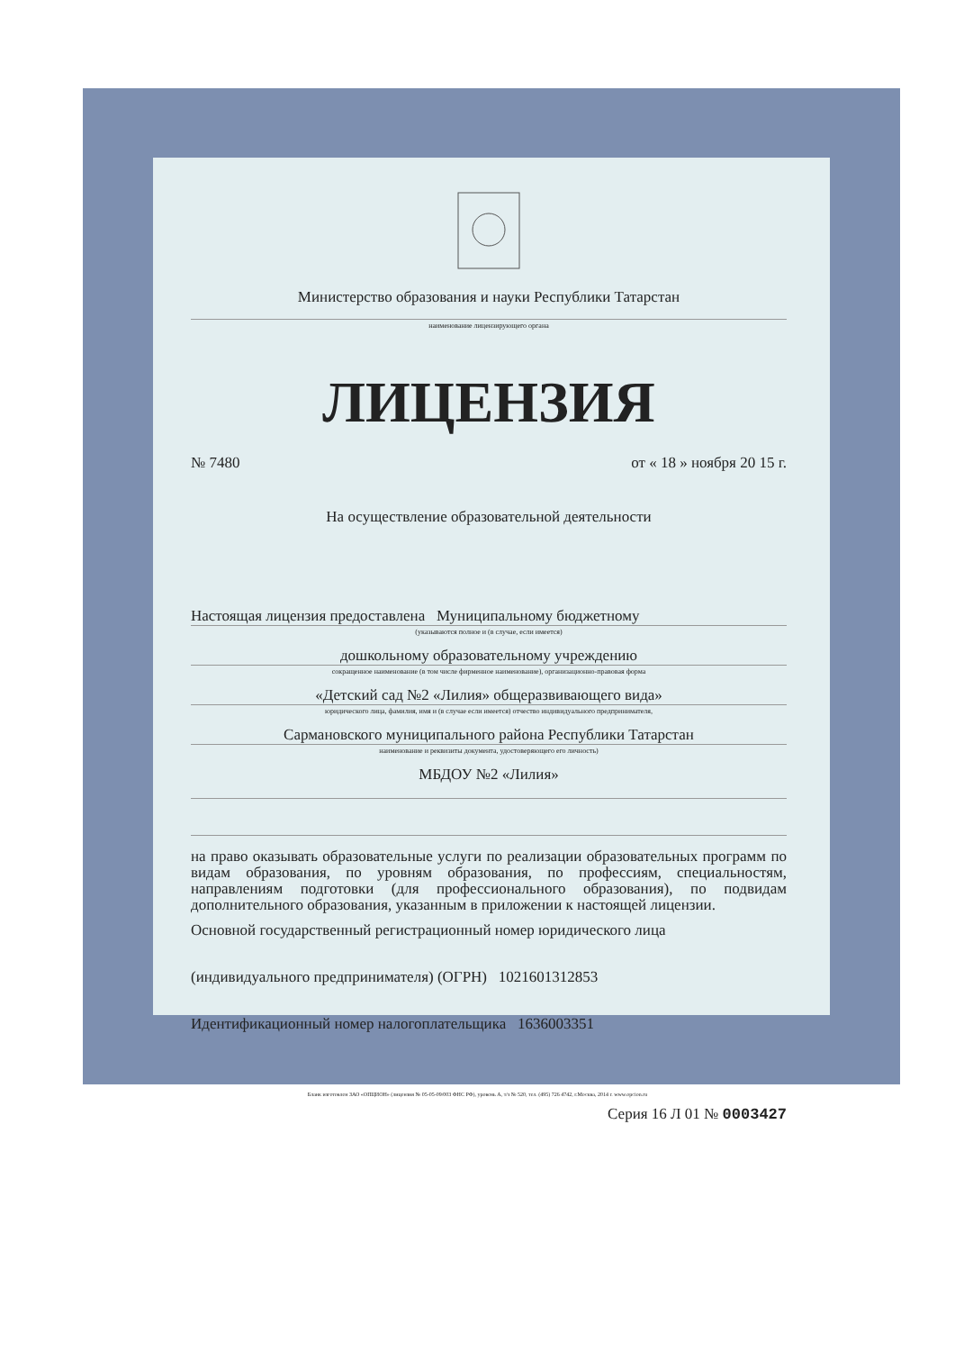Министерство образования и науки Республики Татарстан
наименование лицензирующего органа
ЛИЦЕНЗИЯ
№ 7480 от « 18 » ноября 20 15 г.
На осуществление образовательной деятельности
Настоящая лицензия предоставлена Муниципальному бюджетному
(указываются полное и (в случае, если имеется)
дошкольному образовательному учреждению
сокращенное наименование (в том числе фирменное наименование), организационно-правовая форма
«Детский сад №2 «Лилия» общеразвивающего вида»
юридического лица, фамилия, имя и (в случае если имеется) отчество индивидуального предпринимателя,
Сармановского муниципального района Республики Татарстан
наименование и реквизиты документа, удостоверяющего его личность)
МБДОУ №2 «Лилия»
на право оказывать образовательные услуги по реализации образовательных программ по видам образования, по уровням образования, по профессиям, специальностям, направлениям подготовки (для профессионального образования), по подвидам дополнительного образования, указанным в приложении к настоящей лицензии.
Основной государственный регистрационный номер юридического лица
(индивидуального предпринимателя) (ОГРН) 1021601312853
Идентификационный номер налогоплательщика 1636003351
Серия 16 Л 01 № 0003427
Бланк изготовлен ЗАО «ОПЦИОН» (лицензия № 05-05-09/003 ФНС РФ), уровень А, т/з № 520, тел. (495) 726 4742, г.Москва, 2014 г. www.opcion.ru